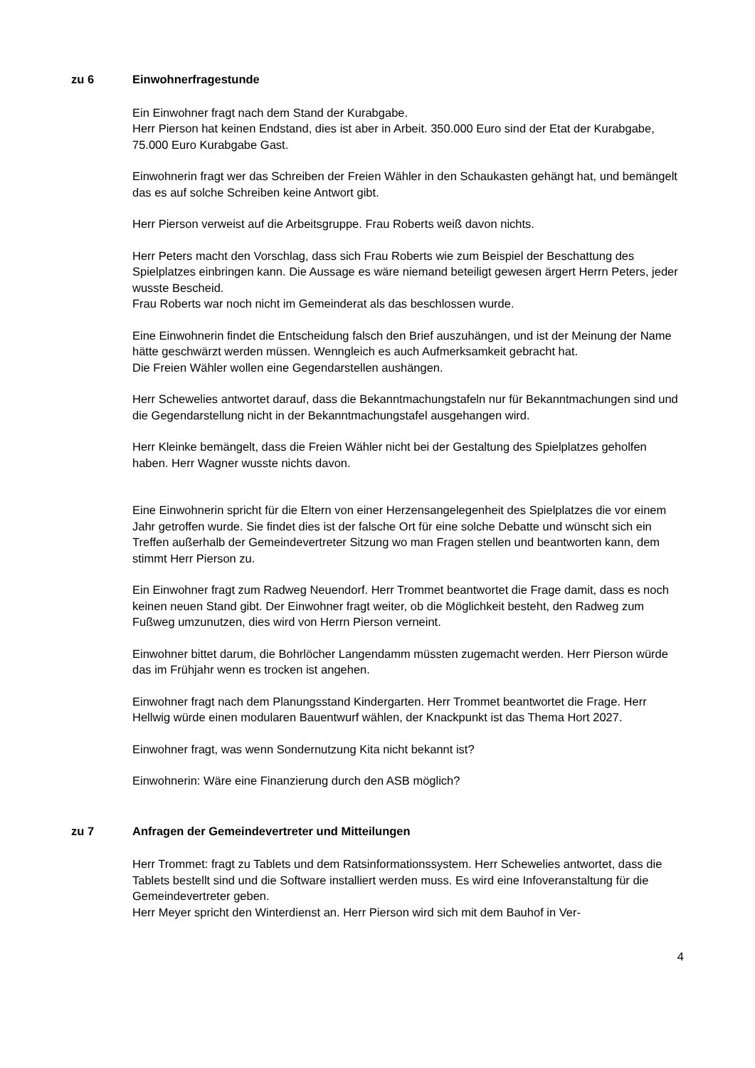zu 6 Einwohnerfragestunde
Ein Einwohner fragt nach dem Stand der Kurabgabe.
Herr Pierson hat keinen Endstand, dies ist aber in Arbeit. 350.000 Euro sind der Etat der Kurabgabe, 75.000 Euro Kurabgabe Gast.
Einwohnerin fragt wer das Schreiben der Freien Wähler in den Schaukasten gehängt hat, und bemängelt das es auf solche Schreiben keine Antwort gibt.
Herr Pierson verweist auf die Arbeitsgruppe. Frau Roberts weiß davon nichts.
Herr Peters macht den Vorschlag, dass sich Frau Roberts wie zum Beispiel der Beschattung des Spielplatzes einbringen kann. Die Aussage es wäre niemand beteiligt gewesen ärgert Herrn Peters, jeder wusste Bescheid.
Frau Roberts war noch nicht im Gemeinderat als das beschlossen wurde.
Eine Einwohnerin findet die Entscheidung falsch den Brief auszuhängen, und ist der Meinung der Name hätte geschwärzt werden müssen. Wenngleich es auch Aufmerksamkeit gebracht hat.
Die Freien Wähler wollen eine Gegendarstellen aushängen.
Herr Schewelies antwortet darauf, dass die Bekanntmachungstafeln nur für Bekanntmachungen sind und die Gegendarstellung nicht in der Bekanntmachungstafel ausgehangen wird.
Herr Kleinke bemängelt, dass die Freien Wähler nicht bei der Gestaltung des Spielplatzes geholfen haben. Herr Wagner wusste nichts davon.
Eine Einwohnerin spricht für die Eltern von einer Herzensangelegenheit des Spielplatzes die vor einem Jahr getroffen wurde. Sie findet dies ist der falsche Ort für eine solche Debatte und wünscht sich ein Treffen außerhalb der Gemeindevertreter Sitzung wo man Fragen stellen und beantworten kann, dem stimmt Herr Pierson zu.
Ein Einwohner fragt zum Radweg Neuendorf. Herr Trommet beantwortet die Frage damit, dass es noch keinen neuen Stand gibt. Der Einwohner fragt weiter, ob die Möglichkeit besteht, den Radweg zum Fußweg umzunutzen, dies wird von Herrn Pierson verneint.
Einwohner bittet darum, die Bohrlöcher Langendamm müssten zugemacht werden. Herr Pierson würde das im Frühjahr wenn es trocken ist angehen.
Einwohner fragt nach dem Planungsstand Kindergarten. Herr Trommet beantwortet die Frage. Herr Hellwig würde einen modularen Bauentwurf wählen, der Knackpunkt ist das Thema Hort 2027.
Einwohner fragt, was wenn Sondernutzung Kita nicht bekannt ist?
Einwohnerin: Wäre eine Finanzierung durch den ASB möglich?
zu 7 Anfragen der Gemeindevertreter und Mitteilungen
Herr Trommet: fragt zu Tablets und dem Ratsinformationssystem. Herr Schewelies antwortet, dass die Tablets bestellt sind und die Software installiert werden muss. Es wird eine Infoveranstaltung für die Gemeindevertreter geben.
Herr Meyer spricht den Winterdienst an. Herr Pierson wird sich mit dem Bauhof in Ver-
4